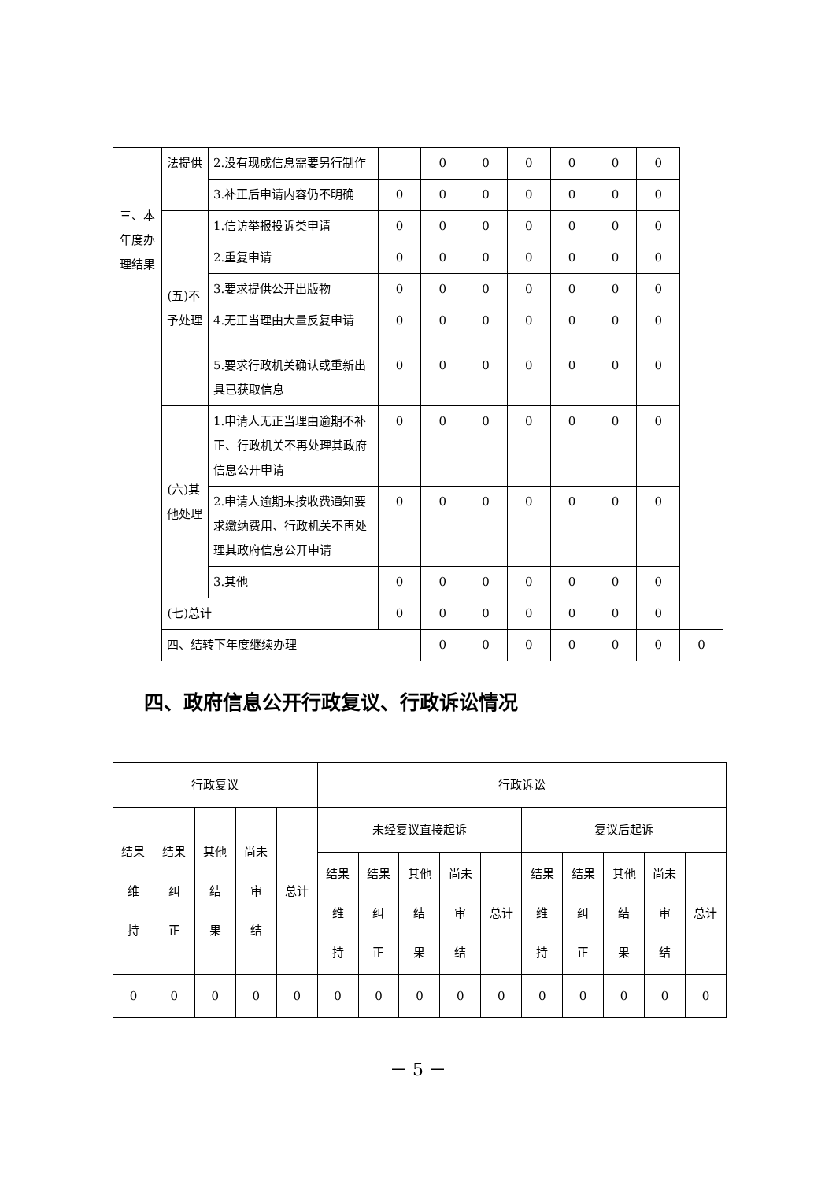| 三、本年度办理结果 | 法提供 | 2.没有现成信息需要另行制作 | | 0 | 0 | 0 | 0 | 0 | 0 | |
| | | 3.补正后申请内容仍不明确 | 0 | 0 | 0 | 0 | 0 | 0 | 0 | |
| | (五)不予处理 | 1.信访举报投诉类申请 | 0 | 0 | 0 | 0 | 0 | 0 | 0 | |
| | | 2.重复申请 | 0 | 0 | 0 | 0 | 0 | 0 | 0 | |
| | | 3.要求提供公开出版物 | 0 | 0 | 0 | 0 | 0 | 0 | 0 | |
| | | 4.无正当理由大量反复申请 | 0 | 0 | 0 | 0 | 0 | 0 | 0 | |
| | | 5.要求行政机关确认或重新出具已获取信息 | 0 | 0 | 0 | 0 | 0 | 0 | 0 | |
| | (六)其他处理 | 1.申请人无正当理由逾期不补正、行政机关不再处理其政府信息公开申请 | 0 | 0 | 0 | 0 | 0 | 0 | 0 | |
| | | 2.申请人逾期未按收费通知要求缴纳费用、行政机关不再处理其政府信息公开申请 | 0 | 0 | 0 | 0 | 0 | 0 | 0 | |
| | | 3.其他 | 0 | 0 | 0 | 0 | 0 | 0 | 0 | |
| | (七)总计 | | 0 | 0 | 0 | 0 | 0 | 0 | 0 | |
| | 四、结转下年度继续办理 | | | 0 | 0 | 0 | 0 | 0 | 0 | 0 |
四、政府信息公开行政复议、行政诉讼情况
| 行政复议 | | | | | 行政诉讼 | | | | | | | | | |
| 结果 维 持 | 结果 纠 正 | 其他 结 果 | 尚未 审 结 | 总计 | 未经复议直接起诉 | | | | | 复议后起诉 | | | | |
| | | | | | 结果 维 持 | 结果 纠 正 | 其他 结 果 | 尚未 审 结 | 总计 | 结果 维 持 | 结果 纠 正 | 其他 结 果 | 尚未 审 结 | 总计 |
| 0 | 0 | 0 | 0 | 0 | 0 | 0 | 0 | 0 | 0 | 0 | 0 | 0 | 0 | 0 |
－ 5 －